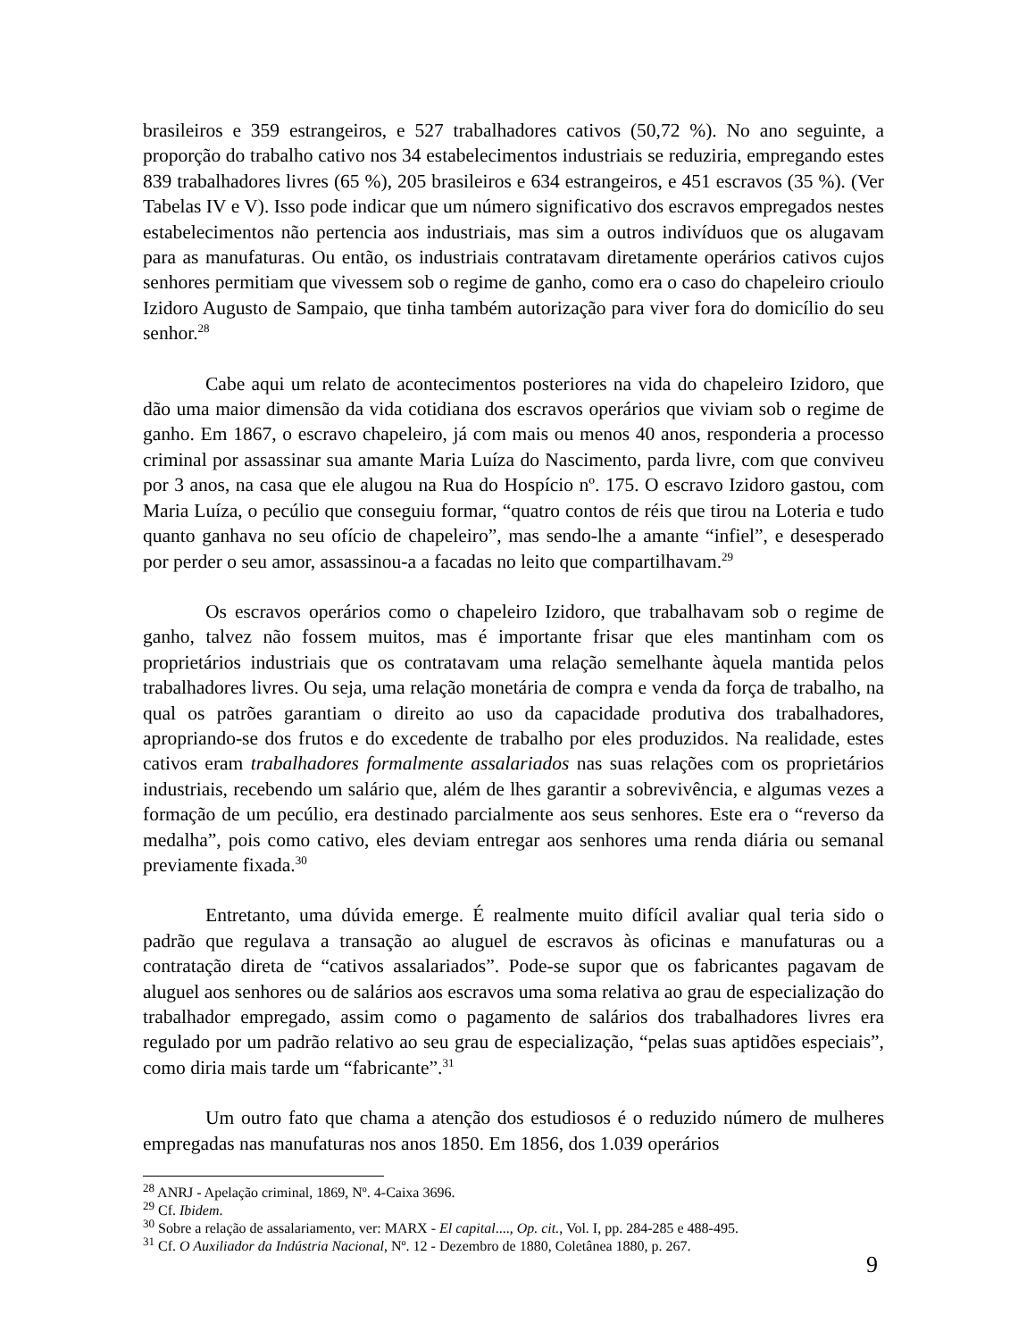brasileiros e 359 estrangeiros, e 527 trabalhadores cativos (50,72 %). No ano seguinte, a proporção do trabalho cativo nos 34 estabelecimentos industriais se reduziria, empregando estes 839 trabalhadores livres (65 %), 205 brasileiros e 634 estrangeiros, e 451 escravos (35 %). (Ver Tabelas IV e V). Isso pode indicar que um número significativo dos escravos empregados nestes estabelecimentos não pertencia aos industriais, mas sim a outros indivíduos que os alugavam para as manufaturas. Ou então, os industriais contratavam diretamente operários cativos cujos senhores permitiam que vivessem sob o regime de ganho, como era o caso do chapeleiro crioulo Izidoro Augusto de Sampaio, que tinha também autorização para viver fora do domicílio do seu senhor.<sup>28</sup>
Cabe aqui um relato de acontecimentos posteriores na vida do chapeleiro Izidoro, que dão uma maior dimensão da vida cotidiana dos escravos operários que viviam sob o regime de ganho. Em 1867, o escravo chapeleiro, já com mais ou menos 40 anos, responderia a processo criminal por assassinar sua amante Maria Luíza do Nascimento, parda livre, com que conviveu por 3 anos, na casa que ele alugou na Rua do Hospício nº. 175. O escravo Izidoro gastou, com Maria Luíza, o pecúlio que conseguiu formar, “quatro contos de réis que tirou na Loteria e tudo quanto ganhava no seu ofício de chapeleiro”, mas sendo-lhe a amante “infiel”, e desesperado por perder o seu amor, assassinou-a a facadas no leito que compartilhavam.<sup>29</sup>
Os escravos operários como o chapeleiro Izidoro, que trabalhavam sob o regime de ganho, talvez não fossem muitos, mas é importante frisar que eles mantinham com os proprietários industriais que os contratavam uma relação semelhante àquela mantida pelos trabalhadores livres. Ou seja, uma relação monetária de compra e venda da força de trabalho, na qual os patrões garantiam o direito ao uso da capacidade produtiva dos trabalhadores, apropriando-se dos frutos e do excedente de trabalho por eles produzidos. Na realidade, estes cativos eram trabalhadores formalmente assalariados nas suas relações com os proprietários industriais, recebendo um salário que, além de lhes garantir a sobrevivência, e algumas vezes a formação de um pecúlio, era destinado parcialmente aos seus senhores. Este era o “reverso da medalha”, pois como cativo, eles deviam entregar aos senhores uma renda diária ou semanal previamente fixada.<sup>30</sup>
Entretanto, uma dúvida emerge. É realmente muito difícil avaliar qual teria sido o padrão que regulava a transação ao aluguel de escravos às oficinas e manufaturas ou a contratação direta de “cativos assalariados”. Pode-se supor que os fabricantes pagavam de aluguel aos senhores ou de salários aos escravos uma soma relativa ao grau de especialização do trabalhador empregado, assim como o pagamento de salários dos trabalhadores livres era regulado por um padrão relativo ao seu grau de especialização, “pelas suas aptidões especiais”, como diria mais tarde um “fabricante”.<sup>31</sup>
Um outro fato que chama a atenção dos estudiosos é o reduzido número de mulheres empregadas nas manufaturas nos anos 1850. Em 1856, dos 1.039 operários
<sup>28</sup> ANRJ - Apelação criminal, 1869, Nº. 4-Caixa 3696.
<sup>29</sup> Cf. Ibidem.
<sup>30</sup> Sobre a relação de assalariamento, ver: MARX - El capital...., Op. cit., Vol. I, pp. 284-285 e 488-495.
<sup>31</sup> Cf. O Auxiliador da Indústria Nacional, Nº. 12 - Dezembro de 1880, Coletânea 1880, p. 267.
9